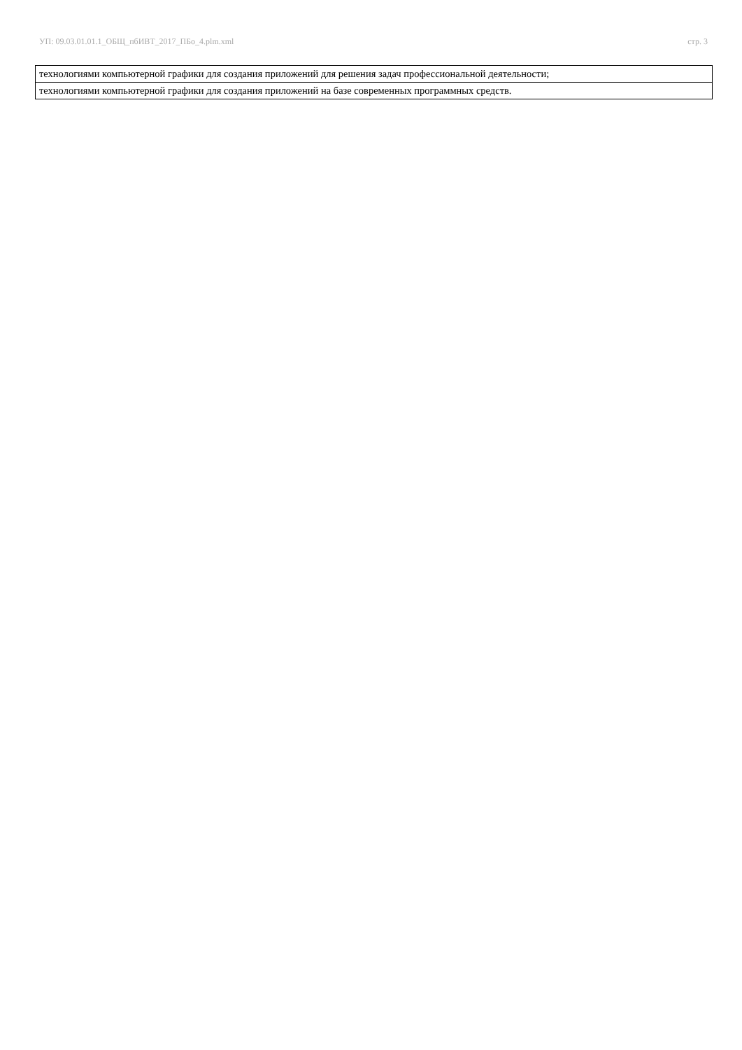УП: 09.03.01.01.1_ОБЩ_пбИВТ_2017_ПБо_4.plm.xml стр. 3
| технологиями компьютерной графики для создания приложений для решения задач профессиональной деятельности; |
| технологиями компьютерной графики для создания приложений на базе современных программных средств. |